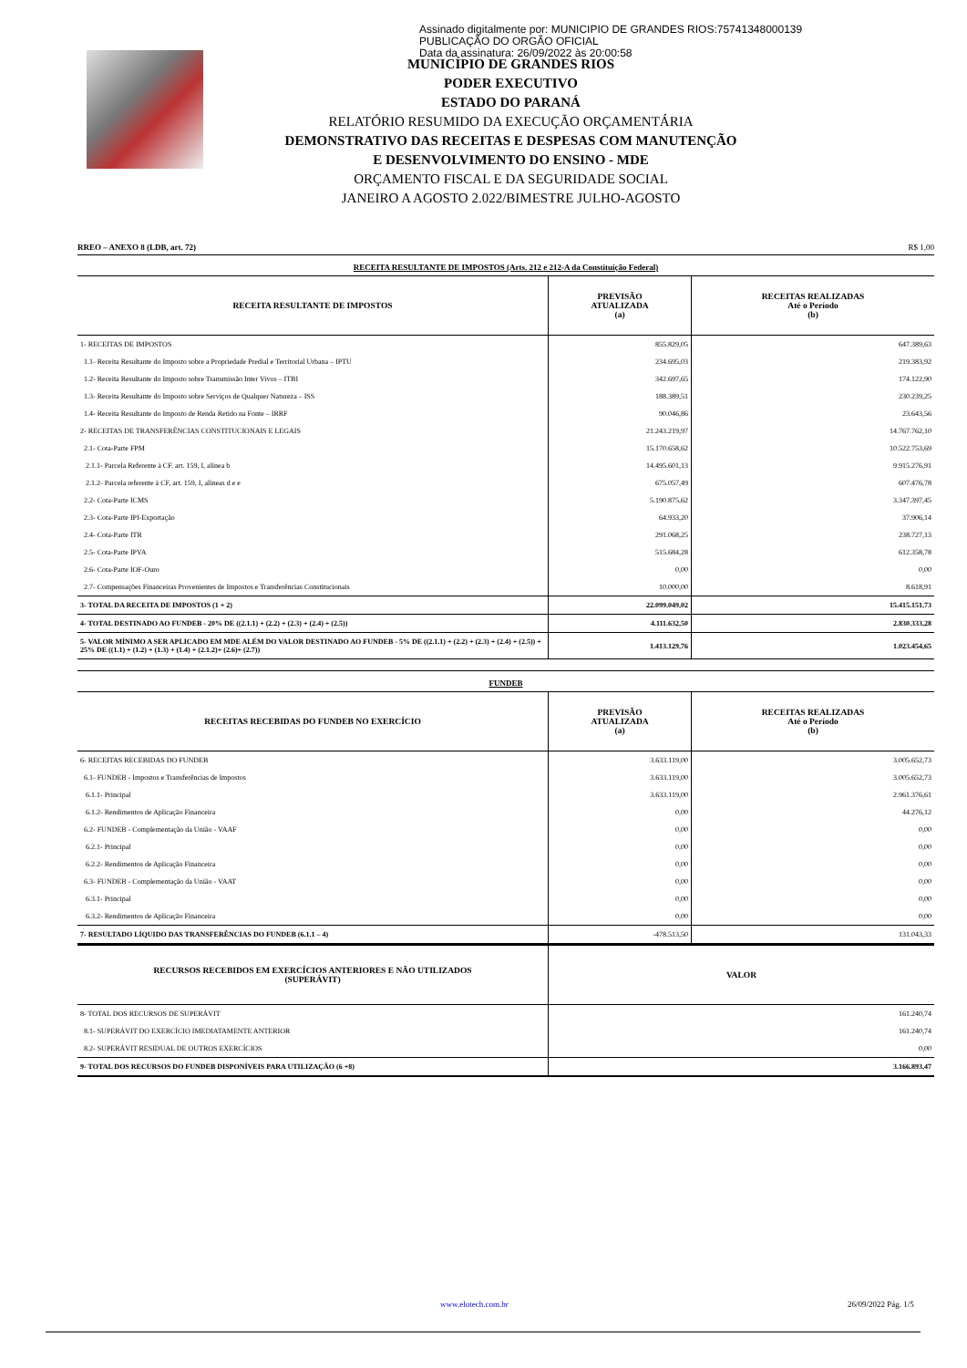Assinado digitalmente por: MUNICIPIO DE GRANDES RIOS:75741348000139
PUBLICAÇÃO DO ORGÃO OFICIAL
Data da assinatura: 26/09/2022 às 20:00:58
MUNICÍPIO DE GRANDES RIOS
PODER EXECUTIVO
ESTADO DO PARANÁ
RELATÓRIO RESUMIDO DA EXECUÇÃO ORÇAMENTÁRIA
DEMONSTRATIVO DAS RECEITAS E DESPESAS COM MANUTENÇÃO
E DESENVOLVIMENTO DO ENSINO - MDE
ORÇAMENTO FISCAL E DA SEGURIDADE SOCIAL
JANEIRO A AGOSTO 2.022/BIMESTRE JULHO-AGOSTO
RREO – ANEXO 8 (LDB, art. 72) R$ 1,00
RECEITA RESULTANTE DE IMPOSTOS (Arts. 212 e 212-A da Constituição Federal)
| RECEITA RESULTANTE DE IMPOSTOS | PREVISÃO ATUALIZADA (a) | RECEITAS REALIZADAS Até o Período (b) |
| --- | --- | --- |
| 1- RECEITAS DE IMPOSTOS | 855.829,05 | 647.389,63 |
| 1.1- Receita Resultante do Imposto sobre a Propriedade Predial e Territorial Urbana – IPTU | 234.695,03 | 219.383,92 |
| 1.2- Receita Resultante do Imposto sobre Transmissão Inter Vivos – ITBI | 342.697,65 | 174.122,90 |
| 1.3- Receita Resultante do Imposto sobre Serviços de Qualquer Natureza – ISS | 188.389,51 | 230.239,25 |
| 1.4- Receita Resultante do Imposto de Renda Retido na Fonte – IRRF | 90.046,86 | 23.643,56 |
| 2- RECEITAS DE TRANSFERÊNCIAS CONSTITUCIONAIS E LEGAIS | 21.243.219,97 | 14.767.762,10 |
| 2.1- Cota-Parte FPM | 15.170.658,62 | 10.522.753,69 |
| 2.1.1- Parcela Referente à CF. art. 159, I, alínea b | 14.495.601,13 | 9.915.276,91 |
| 2.1.2- Parcela referente à CF, art. 159, I, alíneas d e e | 675.057,49 | 607.476,78 |
| 2.2- Cota-Parte ICMS | 5.190.875,62 | 3.347.397,45 |
| 2.3- Cota-Parte IPI-Exportação | 64.933,20 | 37.906,14 |
| 2.4- Cota-Parte ITR | 291.068,25 | 238.727,13 |
| 2.5- Cota-Parte IPVA | 515.684,28 | 612.358,78 |
| 2.6- Cota-Parte IOF-Ouro | 0,00 | 0,00 |
| 2.7- Compensações Financeiras Provenientes de Impostos e Transferências Constitucionais | 10.000,00 | 8.618,91 |
| 3- TOTAL DA RECEITA DE IMPOSTOS (1 + 2) | 22.099.049,02 | 15.415.151,73 |
| 4- TOTAL DESTINADO AO FUNDEB - 20% DE ((2.1.1) + (2.2) + (2.3) + (2.4) + (2.5)) | 4.111.632,50 | 2.830.333,28 |
| 5- VALOR MÍNIMO A SER APLICADO EM MDE ALÉM DO VALOR DESTINADO AO FUNDEB - 5% DE ((2.1.1) + (2.2) + (2.3) + (2.4) + (2.5)) + 25% DE ((1.1) + (1.2) + (1.3) + (1.4) + (2.1.2)+ (2.6)+ (2.7)) | 1.413.129,76 | 1.023.454,65 |
FUNDEB
| RECEITAS RECEBIDAS DO FUNDEB NO EXERCÍCIO | PREVISÃO ATUALIZADA (a) | RECEITAS REALIZADAS Até o Período (b) |
| --- | --- | --- |
| 6- RECEITAS RECEBIDAS DO FUNDEB | 3.633.119,00 | 3.005.652,73 |
| 6.1- FUNDEB - Impostos e Transferências de Impostos | 3.633.119,00 | 3.005.652,73 |
| 6.1.1- Principal | 3.633.119,00 | 2.961.376,61 |
| 6.1.2- Rendimentos de Aplicação Financeira | 0,00 | 44.276,12 |
| 6.2- FUNDEB - Complementação da União - VAAF | 0,00 | 0,00 |
| 6.2.1- Principal | 0,00 | 0,00 |
| 6.2.2- Rendimentos de Aplicação Financeira | 0,00 | 0,00 |
| 6.3- FUNDEB - Complementação da União - VAAT | 0,00 | 0,00 |
| 6.3.1- Principal | 0,00 | 0,00 |
| 6.3.2- Rendimentos de Aplicação Financeira | 0,00 | 0,00 |
| 7- RESULTADO LÍQUIDO DAS TRANSFERÊNCIAS DO FUNDEB (6.1.1 – 4) | -478.513,50 | 131.043,33 |
| RECURSOS RECEBIDOS EM EXERCÍCIOS ANTERIORES E NÃO UTILIZADOS (SUPERÁVIT) | VALOR |
| --- | --- |
| 8- TOTAL DOS RECURSOS DE SUPERÁVIT | 161.240,74 |
| 8.1- SUPERÁVIT DO EXERCÍCIO IMEDIATAMENTE ANTERIOR | 161.240,74 |
| 8.2- SUPERÁVIT RESIDUAL DE OUTROS EXERCÍCIOS | 0,00 |
| 9- TOTAL DOS RECURSOS DO FUNDEB DISPONÍVEIS PARA UTILIZAÇÃO (6 +8) | 3.166.893,47 |
www.elotech.com.br 26/09/2022 Pág. 1/5